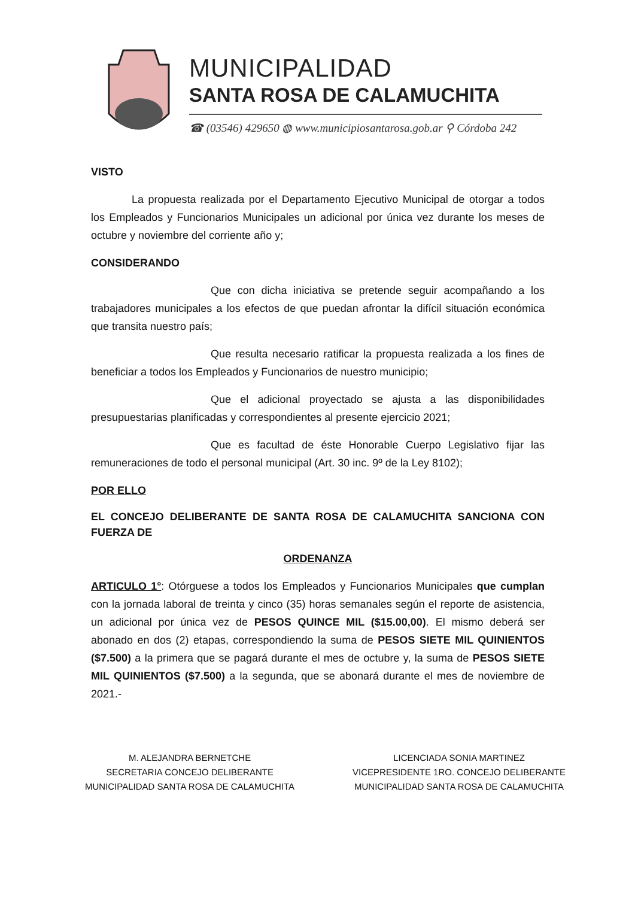MUNICIPALIDAD
SANTA ROSA DE CALAMUCHITA
☎ (03546) 429650 ◍ www.municipiosantarosa.gob.ar ⚲ Córdoba 242
VISTO
La propuesta realizada por el Departamento Ejecutivo Municipal de otorgar a todos los Empleados y Funcionarios Municipales un adicional por única vez durante los meses de octubre y noviembre del corriente año y;
CONSIDERANDO
Que con dicha iniciativa se pretende seguir acompañando a los trabajadores municipales a los efectos de que puedan afrontar la difícil situación económica que transita nuestro país;
Que resulta necesario ratificar la propuesta realizada a los fines de beneficiar a todos los Empleados y Funcionarios de nuestro municipio;
Que el adicional proyectado se ajusta a las disponibilidades presupuestarias planificadas y correspondientes al presente ejercicio 2021;
Que es facultad de éste Honorable Cuerpo Legislativo fijar las remuneraciones de todo el personal municipal (Art. 30 inc. 9º de la Ley 8102);
POR ELLO
EL CONCEJO DELIBERANTE DE SANTA ROSA DE CALAMUCHITA SANCIONA CON FUERZA DE
ORDENANZA
ARTICULO 1°: Otórguese a todos los Empleados y Funcionarios Municipales que cumplan con la jornada laboral de treinta y cinco (35) horas semanales según el reporte de asistencia, un adicional por única vez de PESOS QUINCE MIL ($15.00,00). El mismo deberá ser abonado en dos (2) etapas, correspondiendo la suma de PESOS SIETE MIL QUINIENTOS ($7.500) a la primera que se pagará durante el mes de octubre y, la suma de PESOS SIETE MIL QUINIENTOS ($7.500) a la segunda, que se abonará durante el mes de noviembre de 2021.-
M. ALEJANDRA BERNETCHE
SECRETARIA CONCEJO DELIBERANTE
MUNICIPALIDAD SANTA ROSA DE CALAMUCHITA
LICENCIADA SONIA MARTINEZ
VICEPRESIDENTE 1RO. CONCEJO DELIBERANTE
MUNICIPALIDAD SANTA ROSA DE CALAMUCHITA